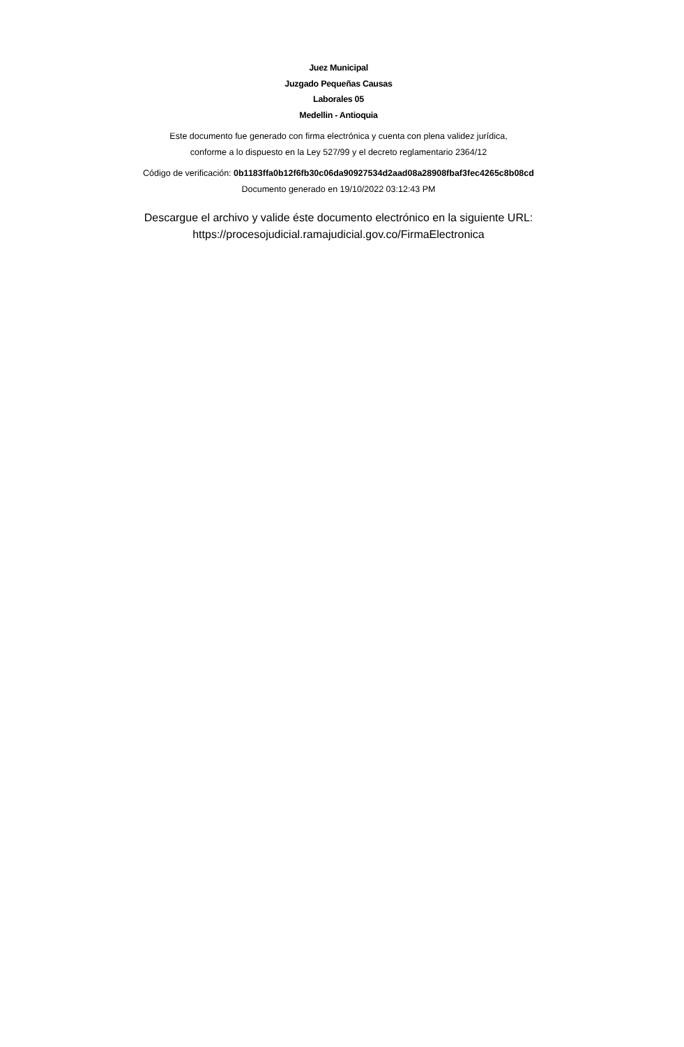Juez Municipal
Juzgado Pequeñas Causas
Laborales 05
Medellin - Antioquia
Este documento fue generado con firma electrónica y cuenta con plena validez jurídica,
conforme a lo dispuesto en la Ley 527/99 y el decreto reglamentario 2364/12
Código de verificación: 0b1183ffa0b12f6fb30c06da90927534d2aad08a28908fbaf3fec4265c8b08cd
Documento generado en 19/10/2022 03:12:43 PM
Descargue el archivo y valide éste documento electrónico en la siguiente URL:
https://procesojudicial.ramajudicial.gov.co/FirmaElectronica